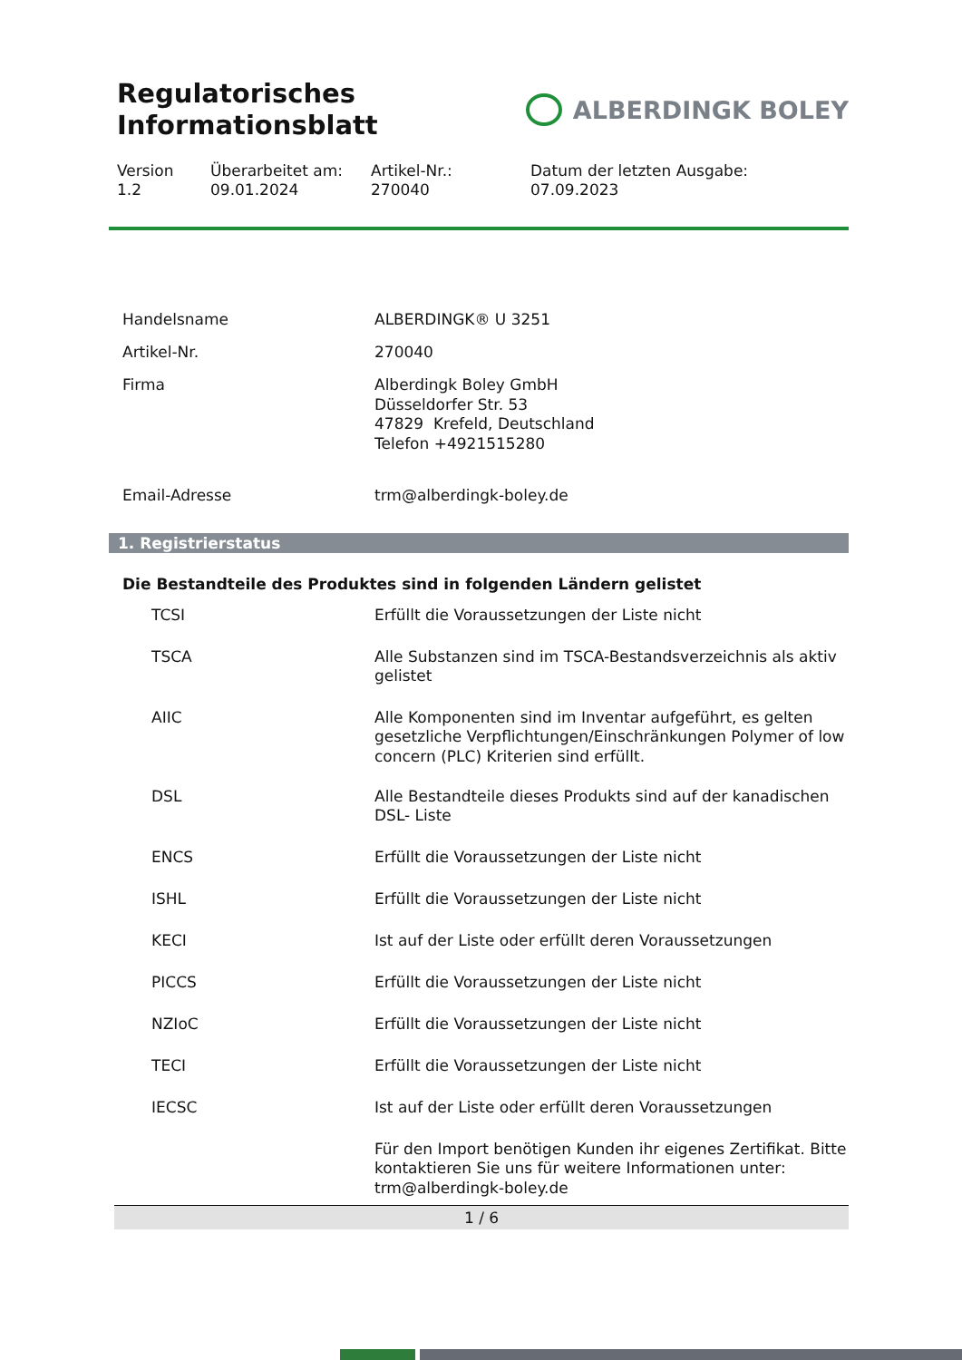Regulatorisches
Informationsblatt
ALBERDINGK BOLEY
Version
1.2
Überarbeitet am:
09.01.2024
Artikel-Nr.:
270040
Datum der letzten Ausgabe:
07.09.2023
| Handelsname | ALBERDINGK® U 3251 |
| Artikel-Nr. | 270040 |
| Firma | Alberdingk Boley GmbH Düsseldorfer Str. 53 47829 Krefeld, Deutschland Telefon +4921515280 |
| Email-Adresse | trm@alberdingk-boley.de |
1. Registrierstatus
Die Bestandteile des Produktes sind in folgenden Ländern gelistet
| TCSI | Erfüllt die Voraussetzungen der Liste nicht |
| TSCA | Alle Substanzen sind im TSCA-Bestandsverzeichnis als aktiv gelistet |
| AIIC | Alle Komponenten sind im Inventar aufgeführt, es gelten gesetzliche Verpflichtungen/Einschränkungen Polymer of low concern (PLC) Kriterien sind erfüllt. |
| DSL | Alle Bestandteile dieses Produkts sind auf der kanadischen DSL- Liste |
| ENCS | Erfüllt die Voraussetzungen der Liste nicht |
| ISHL | Erfüllt die Voraussetzungen der Liste nicht |
| KECI | Ist auf der Liste oder erfüllt deren Voraussetzungen |
| PICCS | Erfüllt die Voraussetzungen der Liste nicht |
| NZIoC | Erfüllt die Voraussetzungen der Liste nicht |
| TECI | Erfüllt die Voraussetzungen der Liste nicht |
| IECSC | Ist auf der Liste oder erfüllt deren Voraussetzungen |
| | Für den Import benötigen Kunden ihr eigenes Zertifikat. Bitte kontaktieren Sie uns für weitere Informationen unter: trm@alberdingk-boley.de |
1 / 6